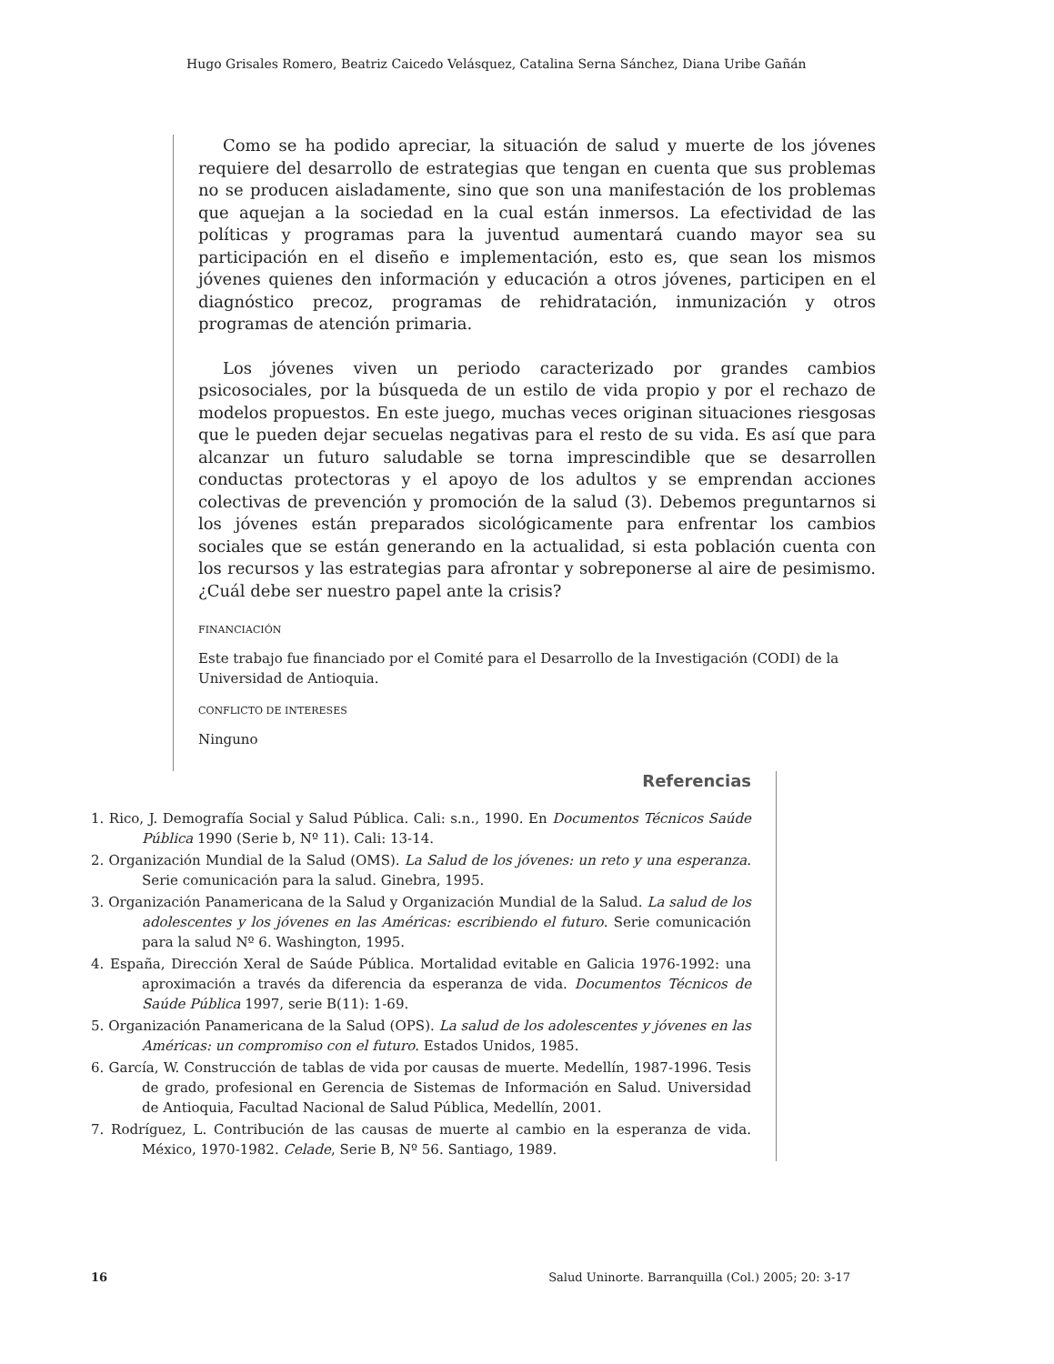Hugo Grisales Romero, Beatriz Caicedo Velásquez, Catalina Serna Sánchez, Diana Uribe Gañán
Como se ha podido apreciar, la situación de salud y muerte de los jóvenes requiere del desarrollo de estrategias que tengan en cuenta que sus problemas no se producen aisladamente, sino que son una manifestación de los problemas que aquejan a la sociedad en la cual están inmersos. La efectividad de las políticas y programas para la juventud aumentará cuando mayor sea su participación en el diseño e implementación, esto es, que sean los mismos jóvenes quienes den información y educación a otros jóvenes, participen en el diagnóstico precoz, programas de rehidratación, inmunización y otros programas de atención primaria.
Los jóvenes viven un periodo caracterizado por grandes cambios psicosociales, por la búsqueda de un estilo de vida propio y por el rechazo de modelos propuestos. En este juego, muchas veces originan situaciones riesgosas que le pueden dejar secuelas negativas para el resto de su vida. Es así que para alcanzar un futuro saludable se torna imprescindible que se desarrollen conductas protectoras y el apoyo de los adultos y se emprendan acciones colectivas de prevención y promoción de la salud (3). Debemos preguntarnos si los jóvenes están preparados sicológicamente para enfrentar los cambios sociales que se están generando en la actualidad, si esta población cuenta con los recursos y las estrategias para afrontar y sobreponerse al aire de pesimismo. ¿Cuál debe ser nuestro papel ante la crisis?
FINANCIACIÓN
Este trabajo fue financiado por el Comité para el Desarrollo de la Investigación (CODI) de la Universidad de Antioquia.
CONFLICTO DE INTERESES
Ninguno
Referencias
1. Rico, J. Demografía Social y Salud Pública. Cali: s.n., 1990. En Documentos Técnicos Saúde Pública 1990 (Serie b, Nº 11). Cali: 13-14.
2. Organización Mundial de la Salud (OMS). La Salud de los jóvenes: un reto y una esperanza. Serie comunicación para la salud. Ginebra, 1995.
3. Organización Panamericana de la Salud y Organización Mundial de la Salud. La salud de los adolescentes y los jóvenes en las Américas: escribiendo el futuro. Serie comunicación para la salud Nº 6. Washington, 1995.
4. España, Dirección Xeral de Saúde Pública. Mortalidad evitable en Galicia 1976-1992: una aproximación a través da diferencia da esperanza de vida. Documentos Técnicos de Saúde Pública 1997, serie B(11): 1-69.
5. Organización Panamericana de la Salud (OPS). La salud de los adolescentes y jóvenes en las Américas: un compromiso con el futuro. Estados Unidos, 1985.
6. García, W. Construcción de tablas de vida por causas de muerte. Medellín, 1987-1996. Tesis de grado, profesional en Gerencia de Sistemas de Información en Salud. Universidad de Antioquia, Facultad Nacional de Salud Pública, Medellín, 2001.
7. Rodríguez, L. Contribución de las causas de muerte al cambio en la esperanza de vida. México, 1970-1982. Celade, Serie B, Nº 56. Santiago, 1989.
16 Salud Uninorte. Barranquilla (Col.) 2005; 20: 3-17